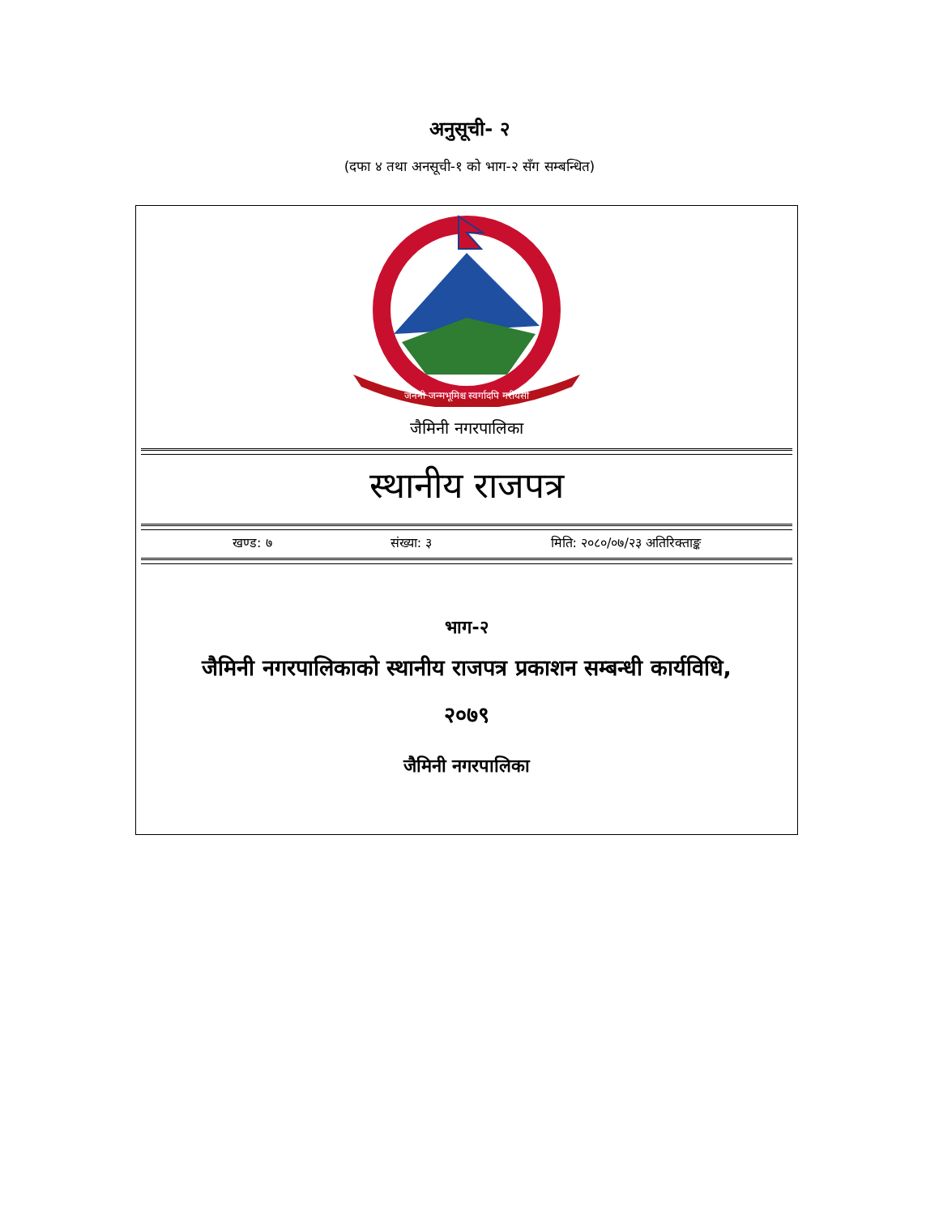अनुसूची- २
(दफा ४ तथा अनसूची-१ को भाग-२ सँग सम्बन्धित)
जननी जन्मभूमिश्च स्वर्गादपि गरीयसी
जैमिनी नगरपालिका
स्थानीय राजपत्र
खण्ड: ७ संख्या: ३ मिति: २०८०/०७/२३ अतिरिक्ताङ्क
भाग-२
जैमिनी नगरपालिकाको स्थानीय राजपत्र प्रकाशन सम्बन्धी कार्यविधि,
२०७९
जैमिनी नगरपालिका